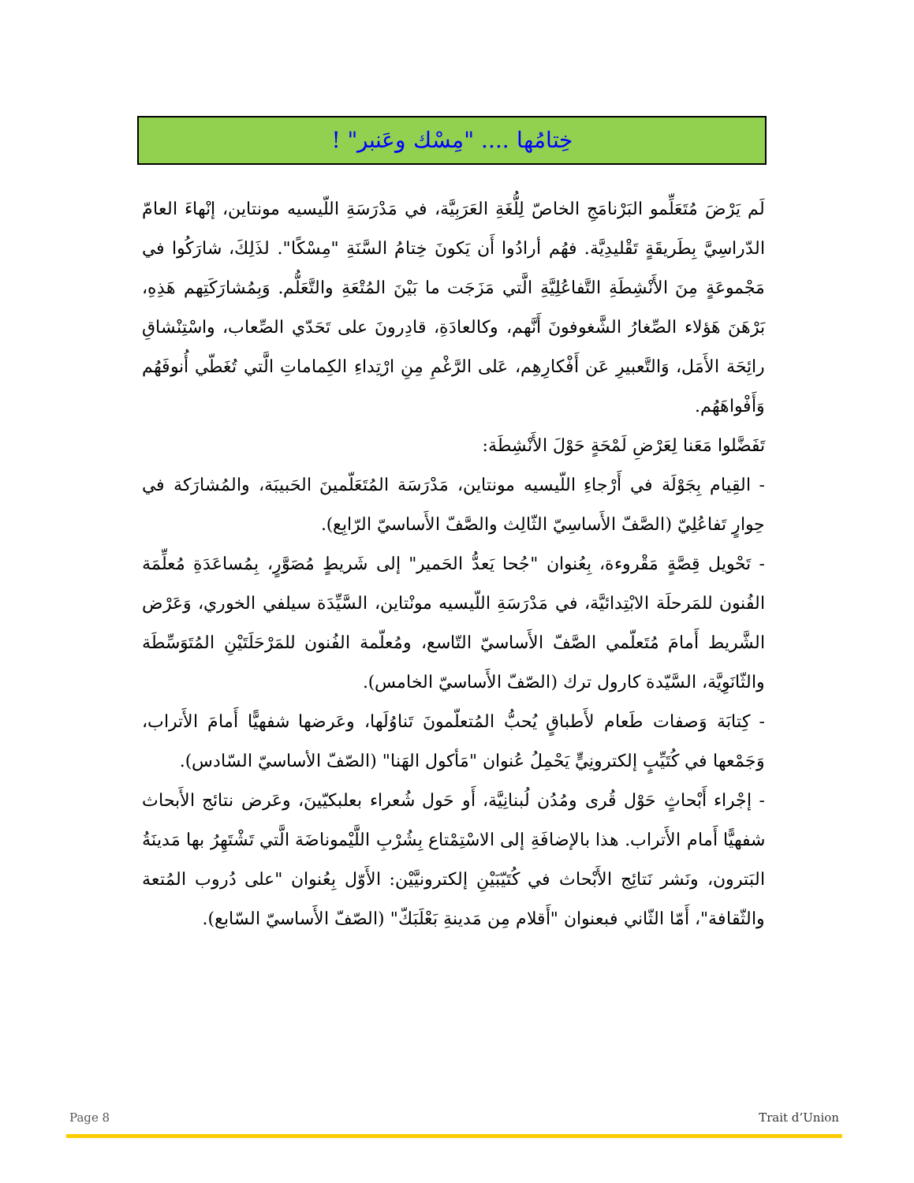خِتامُها .... "مِسْك وعَنبر" !
لَم يَرْضَ مُتَعَلِّمو البَرْنامَجِ الخاصّ لِلُّغَةِ العَرَبِيَّة، في مَدْرَسَةِ اللّيسيه مونتاين، إنْهاءَ العامّ الدّراسِيَّ بِطَريقَةٍ تَقْليدِيَّة. فهُم أرادُوا أَن يَكونَ خِتامُ السَّنَةِ "مِسْكًا". لذَلِكَ، شارَكُوا في مَجْموعَةٍ مِنَ الأَنْشِطَةِ التَّفاعُلِيَّةِ الَّتي مَزَجَت ما بَيْنَ المُتْعَةِ والتَّعَلُّم. وَبِمُشارَكَتِهم هَذِهِ، بَرْهَنَ هَؤلاء الصِّغارُ الشَّغوفونَ أَنَّهم، وكالعادَةِ، قادِرونَ على تَحَدّي الصِّعاب، واسْتِنْشاقِ رائِحَة الأَمَل، وَالتَّعبيرِ عَن أَفْكارِهِم، عَلى الرَّغْمِ مِنِ ارْتِداءِ الكِماماتِ الَّتي تُغَطّي أُنوفَهُم وَأَفْواهَهُم.
تَفَضَّلوا مَعَنا لِعَرْضِ لَمْحَةٍ حَوْلَ الأَنْشِطَة:
- القِيام بِجَوْلَة في أَرْجاءِ اللّيسيه مونتاين، مَدْرَسَة المُتَعَلّمينَ الحَبيبَة، والمُشارَكة في حِوارٍ تَفاعُلِيّ (الصَّفّ الأَساسِيّ الثّالِث والصَّفّ الأَساسيّ الرّابِع).
- تَحْويل قِصَّةٍ مَقْروءة، بِعُنوان "جُحا يَعدُّ الحَمير" إلى شَريطٍ مُصَوَّرٍ، بِمُساعَدَةِ مُعلِّمَة الفُنون للمَرحلَة الابْتِدائيَّة، في مَدْرَسَةِ اللّيسيه مونْتاين، السَّيِّدَة سيلفي الخوري، وَعَرْض الشَّريط أَمامَ مُتَعلّمي الصَّفّ الأَساسيّ التّاسع، ومُعلّمة الفُنون للمَرْحَلَتَيْنِ المُتَوَسِّطَة والثّانَوِيَّة، السَّيّدة كارول ترك (الصّفّ الأَساسيّ الخامس).
- كِتابَة وَصفات طَعام لأَطباقٍ يُحبُّ المُتعلّمونَ تَناوُلَها، وعَرضها شفهيًّا أَمامَ الأَتراب، وَجَمْعها في كُتَيِّبٍ إلكترونِيٍّ يَحْمِلُ عُنوان "مَأكول الهَنا" (الصّفّ الأساسيّ السّادس).
- إجْراء أَبْحاثٍ حَوْل قُرى ومُدُن لُبنانِيَّة، أَو حَول شُعراء بعلبكيّينَ، وعَرض نتائج الأَبحاث شفهيًّا أَمام الأَتراب. هذا بالإضافَةِ إلى الاسْتِمْتاع بِشُرْبِ اللَّيْموناضَة الَّتي تَشْتَهِرُ بها مَدينَةُ البَترون، ونَشر نَتائِج الأَبْحاث في كُتَيّبَيْنِ إلكترونيَّيْن: الأَوّل بِعُنوان "على دُروب المُتعة والثّقافة"، أَمّا الثّاني فبعنوان "أَقلام مِن مَدينةِ بَعْلَبَكّ" (الصّفّ الأَساسيّ السّابع).
Page 8 Trait d’Union